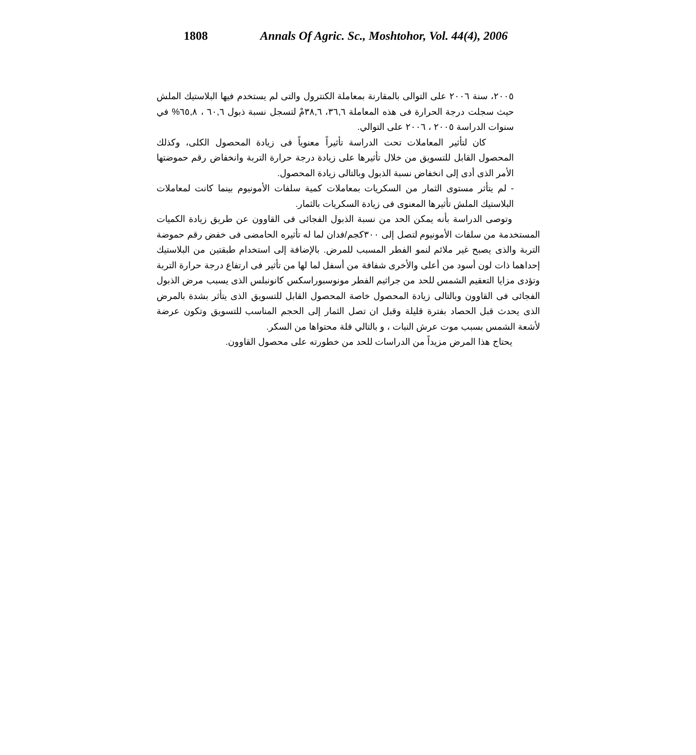1808 Annals Of Agric. Sc., Moshtohor, Vol. 44(4), 2006
٢٠٠٥، سنة ٢٠٠٦ على التوالى بالمقارنة بمعاملة الكنترول والتى لم يستخدم فيها البلاستيك الملش حيث سجلت درجة الحرارة فى هذه المعاملة ٣٦,٦، ٣٨,٦مْ لتسجل نسبة ذبول ٦٠,٦ ، ٦٥,٨% في سنوات الدراسة ٢٠٠٥ ، ٢٠٠٦ على التوالي.
كان لتأثير المعاملات تحت الدراسة تأثيراً معنوياً فى زيادة المحصول الكلى، وكذلك المحصول القابل للتسويق من خلال تأثيرها على زيادة درجة حرارة التربة وانخفاض رقم حموضتها الأمر الذى أدى إلى انخفاض نسبة الذبول وبالتالى زيادة المحصول.
- لم يتأثر مستوى الثمار من السكريات بمعاملات كمية سلفات الأمونيوم بينما كانت لمعاملات البلاستيك الملش تأثيرها المعنوى فى زيادة السكريات بالثمار.
وتوصى الدراسة بأنه يمكن الحد من نسبة الذبول الفجائى فى القاوون عن طريق زيادة الكميات المستخدمة من سلفات الأمونيوم لتصل إلى ٣٠٠كجم/فدان لما له تأثيره الحامضى فى خفض رقم حموضة التربة والذى يصبح غير ملائم لنمو الفطر المسبب للمرض. بالإضافة إلى استخدام طبقتين من البلاستيك إحداهما ذات لون أسود من أعلى والأخرى شفافة من أسفل لما لها من تأثير فى ارتفاع درجة حرارة التربة وتؤدى مزايا التعقيم الشمس للحد من جراثيم الفطر مونوسبوراسكس كانونبلس الذى يسبب مرض الذبول الفجائى فى القاوون وبالتالى زيادة المحصول خاصة المحصول القابل للتسويق الذى يتأثر بشدة بالمرض الذى يحدث قبل الحصاد بفترة قليلة وقبل ان تصل الثمار إلى الحجم المناسب للتسويق وتكون عرضة لأشعة الشمس بسبب موت عرش النبات ، و بالتالي قلة محتواها من السكر.
يحتاج هذا المرض مزيداً من الدراسات للحد من خطورته على محصول القاوون.